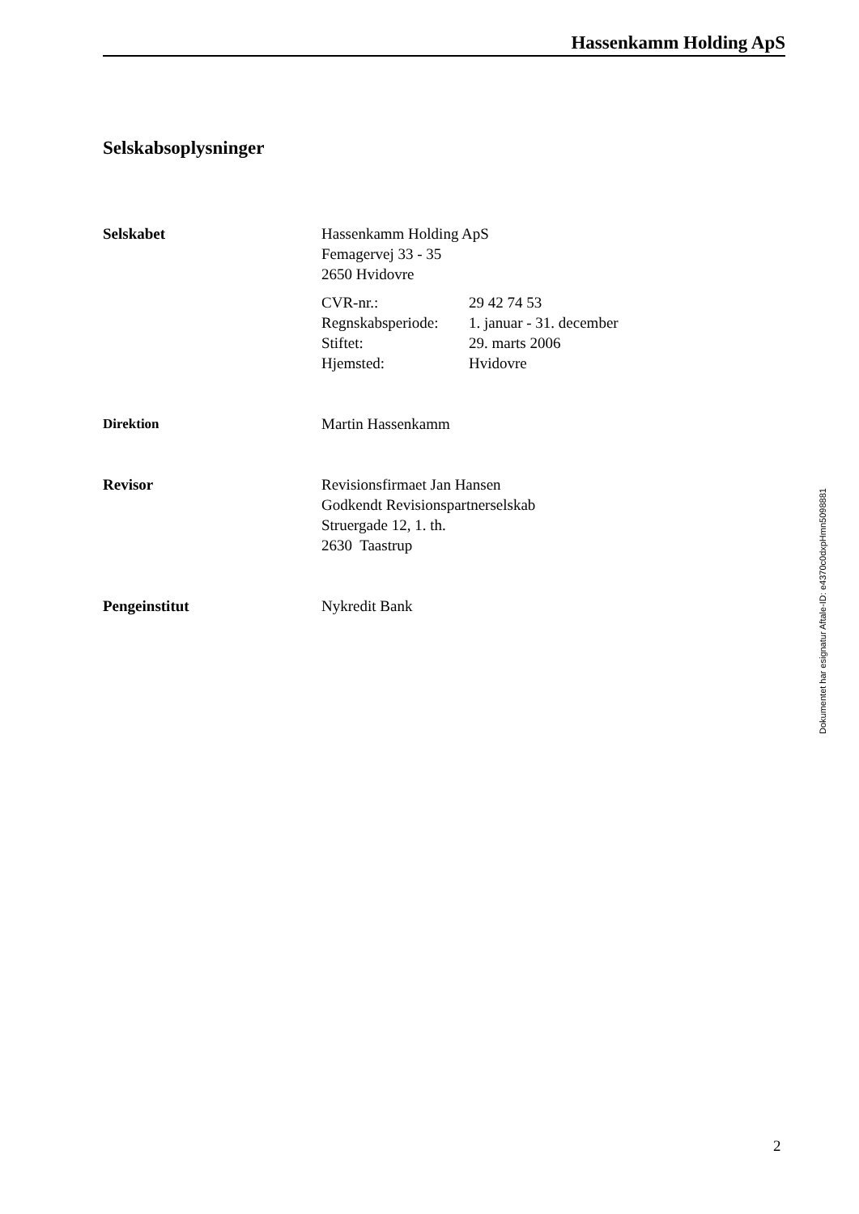Hassenkamm Holding ApS
Selskabsoplysninger
Selskabet Hassenkamm Holding ApS
Femagervej 33 - 35
2650 Hvidovre
CVR-nr.: 29 42 74 53 Regnskabsperiode: 1. januar - 31. december Stiftet: 29. marts 2006 Hjemsted: Hvidovre
Direktion Martin Hassenkamm
Revisor Revisionsfirmaet Jan Hansen
Godkendt Revisionspartnerselskab
Struergade 12, 1. th.
2630 Taastrup
Pengeinstitut Nykredit Bank
Dokumentet har esignatur Aftale-ID: e4370c0dxpHmn5098881
2